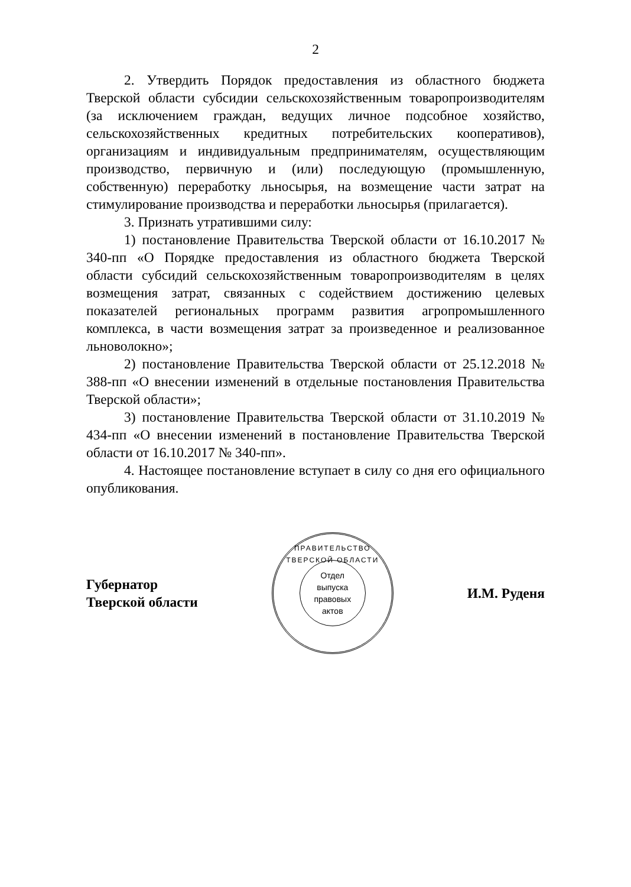2
2. Утвердить Порядок предоставления из областного бюджета Тверской области субсидии сельскохозяйственным товаропроизводителям (за исключением граждан, ведущих личное подсобное хозяйство, сельскохозяйственных кредитных потребительских кооперативов), организациям и индивидуальным предпринимателям, осуществляющим производство, первичную и (или) последующую (промышленную, собственную) переработку льносырья, на возмещение части затрат на стимулирование производства и переработки льносырья (прилагается).
3. Признать утратившими силу:
1) постановление Правительства Тверской области от 16.10.2017 № 340-пп «О Порядке предоставления из областного бюджета Тверской области субсидий сельскохозяйственным товаропроизводителям в целях возмещения затрат, связанных с содействием достижению целевых показателей региональных программ развития агропромышленного комплекса, в части возмещения затрат за произведенное и реализованное льноволокно»;
2) постановление Правительства Тверской области от 25.12.2018 № 388-пп «О внесении изменений в отдельные постановления Правительства Тверской области»;
3) постановление Правительства Тверской области от 31.10.2019 № 434-пп «О внесении изменений в постановление Правительства Тверской области от 16.10.2017 № 340-пп».
4. Настоящее постановление вступает в силу со дня его официального опубликования.
Губернатор
Тверской области
ПРАВИТЕЛЬСТВО ТВЕРСКОЙ ОБЛАСТИ
Отдел
выпуска
правовых
актов
И.М. Руденя